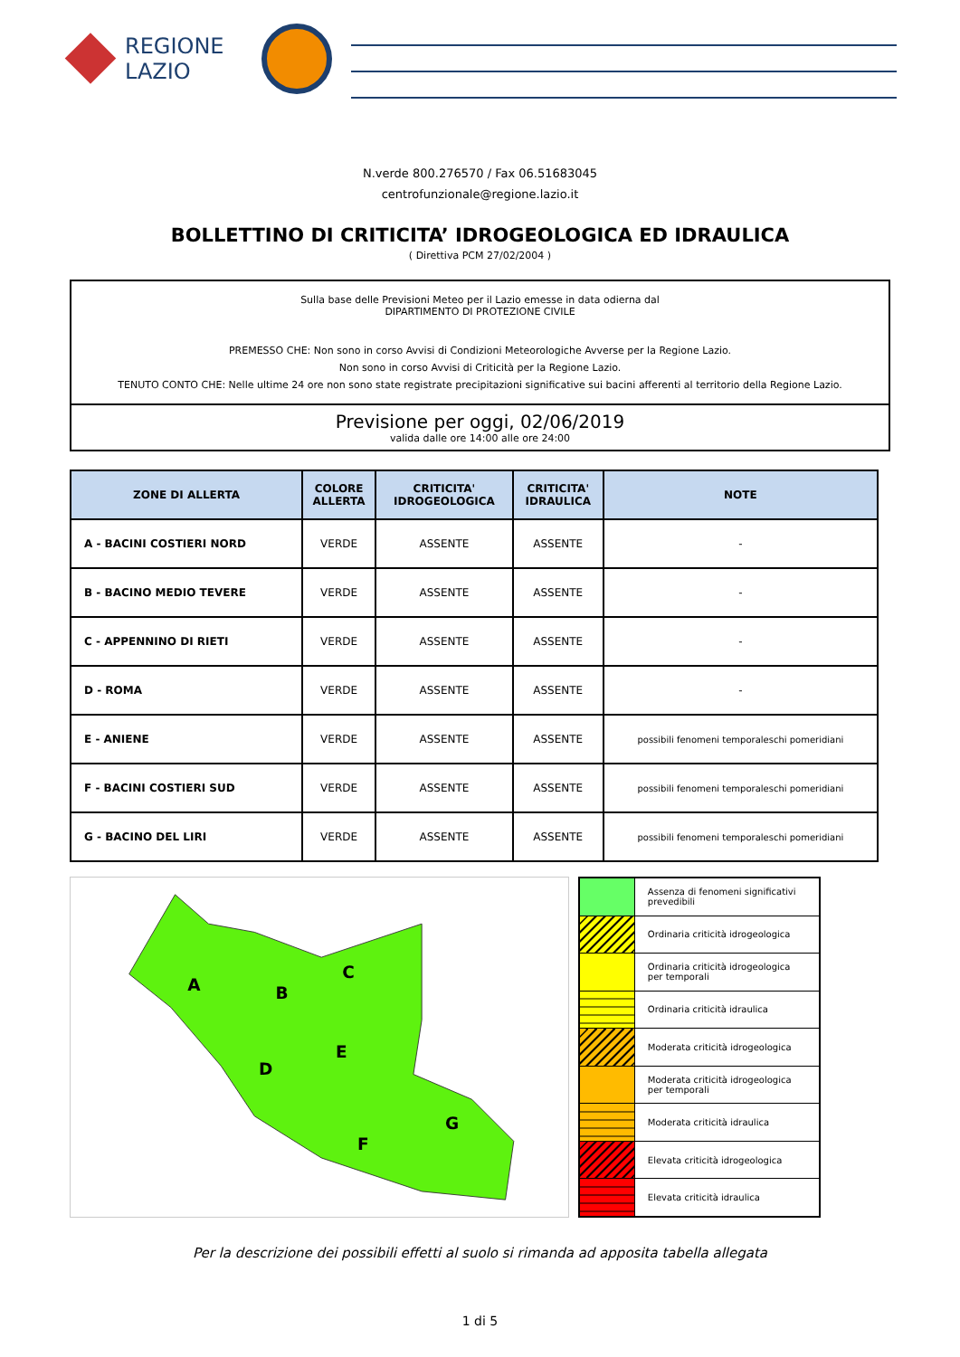REGIONE
LAZIO
N.verde 800.276570 / Fax 06.51683045
centrofunzionale@regione.lazio.it
BOLLETTINO DI CRITICITA’ IDROGEOLOGICA ED IDRAULICA
( Direttiva PCM 27/02/2004 )
Sulla base delle Previsioni Meteo per il Lazio emesse in data odierna dal
DIPARTIMENTO DI PROTEZIONE CIVILE
PREMESSO CHE: Non sono in corso Avvisi di Condizioni Meteorologiche Avverse per la Regione Lazio.
Non sono in corso Avvisi di Criticità per la Regione Lazio.
TENUTO CONTO CHE: Nelle ultime 24 ore non sono state registrate precipitazioni significative sui bacini afferenti al territorio della Regione Lazio.
Previsione per oggi, 02/06/2019
valida dalle ore 14:00 alle ore 24:00
| ZONE DI ALLERTA | COLORE ALLERTA | CRITICITA' IDROGEOLOGICA | CRITICITA' IDRAULICA | NOTE |
| --- | --- | --- | --- | --- |
| A - BACINI COSTIERI NORD | VERDE | ASSENTE | ASSENTE | - |
| B - BACINO MEDIO TEVERE | VERDE | ASSENTE | ASSENTE | - |
| C - APPENNINO DI RIETI | VERDE | ASSENTE | ASSENTE | - |
| D - ROMA | VERDE | ASSENTE | ASSENTE | - |
| E - ANIENE | VERDE | ASSENTE | ASSENTE | possibili fenomeni temporaleschi pomeridiani |
| F - BACINI COSTIERI SUD | VERDE | ASSENTE | ASSENTE | possibili fenomeni temporaleschi pomeridiani |
| G - BACINO DEL LIRI | VERDE | ASSENTE | ASSENTE | possibili fenomeni temporaleschi pomeridiani |
A
B
C
D
E
F
G
| | Assenza di fenomeni significativi prevedibili |
| | Ordinaria criticità idrogeologica |
| | Ordinaria criticità idrogeologica per temporali |
| | Ordinaria criticità idraulica |
| | Moderata criticità idrogeologica |
| | Moderata criticità idrogeologica per temporali |
| | Moderata criticità idraulica |
| | Elevata criticità idrogeologica |
| | Elevata criticità idraulica |
Per la descrizione dei possibili effetti al suolo si rimanda ad apposita tabella allegata
1 di 5